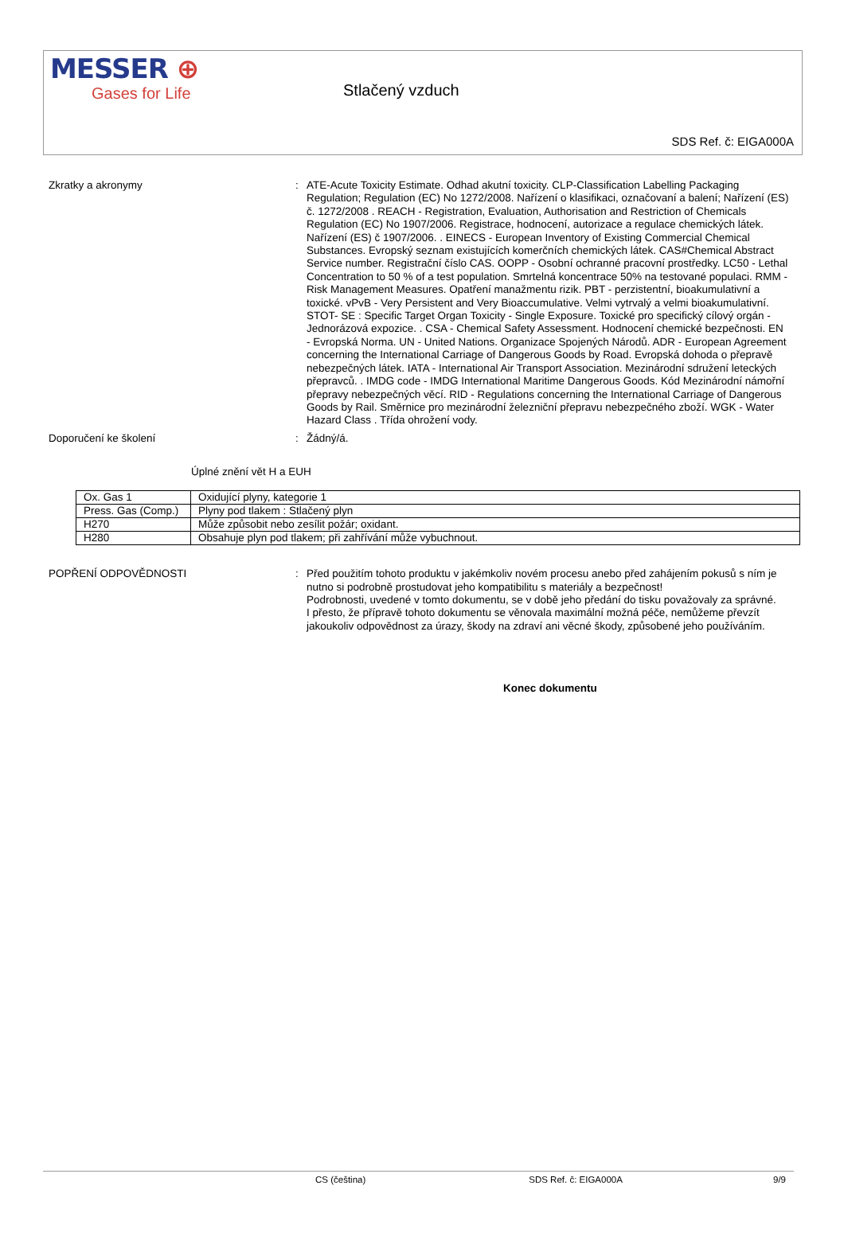MESSER ⊕
Gases for Life
Stlačený vzduch
SDS Ref. č: EIGA000A
Zkratky a akronymy : ATE-Acute Toxicity Estimate. Odhad akutní toxicity. CLP-Classification Labelling Packaging Regulation; Regulation (EC) No 1272/2008. Nařízení o klasifikaci, označovaní a balení; Nařízení (ES) č. 1272/2008 . REACH - Registration, Evaluation, Authorisation and Restriction of Chemicals Regulation (EC) No 1907/2006. Registrace, hodnocení, autorizace a regulace chemických látek. Nařízení (ES) č 1907/2006. . EINECS - European Inventory of Existing Commercial Chemical Substances. Evropský seznam existujících komerčních chemických látek. CAS#Chemical Abstract Service number. Registrační číslo CAS. OOPP - Osobní ochranné pracovní prostředky. LC50 - Lethal Concentration to 50 % of a test population. Smrtelná koncentrace 50% na testované populaci. RMM - Risk Management Measures. Opatření manažmentu rizik. PBT - perzistentní, bioakumulativní a toxické. vPvB - Very Persistent and Very Bioaccumulative. Velmi vytrvalý a velmi bioakumulativní. STOT- SE : Specific Target Organ Toxicity - Single Exposure. Toxické pro specifický cílový orgán - Jednorázová expozice. . CSA - Chemical Safety Assessment. Hodnocení chemické bezpečnosti. EN - Evropská Norma. UN - United Nations. Organizace Spojených Národů. ADR - European Agreement concerning the International Carriage of Dangerous Goods by Road. Evropská dohoda o přepravě nebezpečných látek. IATA - International Air Transport Association. Mezinárodní sdružení leteckých přepravců. . IMDG code - IMDG International Maritime Dangerous Goods. Kód Mezinárodní námořní přepravy nebezpečných věcí. RID - Regulations concerning the International Carriage of Dangerous Goods by Rail. Směrnice pro mezinárodní železniční přepravu nebezpečného zboží. WGK - Water Hazard Class . Třída ohrožení vody.
Doporučení ke školení : Žádný/á.
Úplné znění vět H a EUH
| Ox. Gas 1 | Oxidující plyny, kategorie 1 |
| Press. Gas (Comp.) | Plyny pod tlakem : Stlačený plyn |
| H270 | Může způsobit nebo zesílit požár; oxidant. |
| H280 | Obsahuje plyn pod tlakem; při zahřívání může vybuchnout. |
POPŘENÍ ODPOVĚDNOSTI : Před použitím tohoto produktu v jakémkoliv novém procesu anebo před zahájením pokusů s ním je nutno si podrobně prostudovat jeho kompatibilitu s materiály a bezpečnost!
Podrobnosti, uvedené v tomto dokumentu, se v době jeho předání do tisku považovaly za správné.
I přesto, že přípravě tohoto dokumentu se věnovala maximální možná péče, nemůžeme převzít jakoukoliv odpovědnost za úrazy, škody na zdraví ani věcné škody, způsobené jeho používáním.
Konec dokumentu
CS (čeština) SDS Ref. č: EIGA000A 9/9